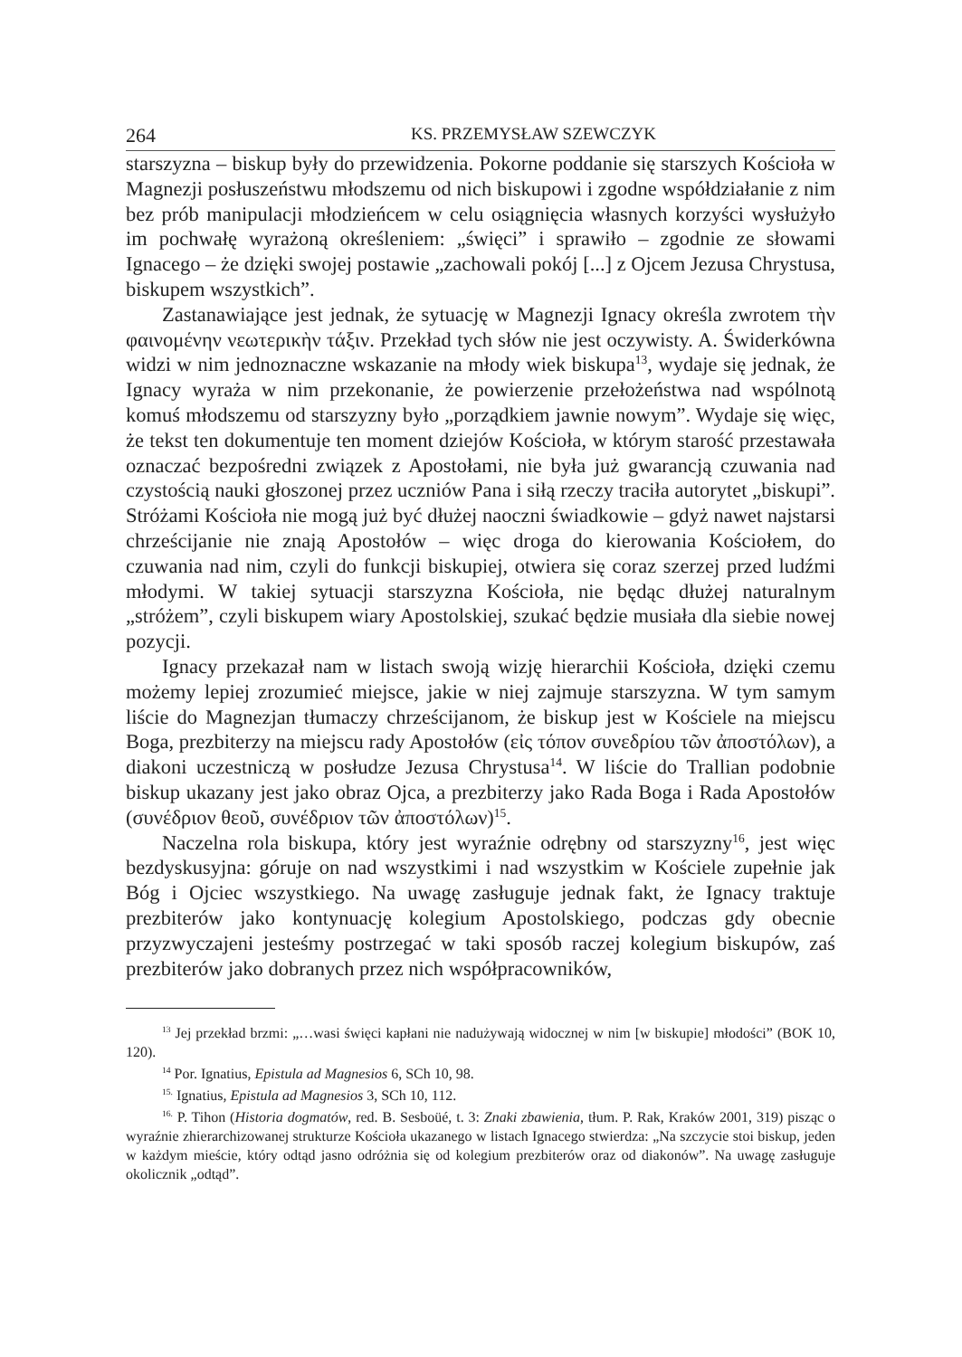264 KS. PRZEMYSŁAW SZEWCZYK
starszyzna – biskup były do przewidzenia. Pokorne poddanie się starszych Kościoła w Magnezji posłuszeństwu młodszemu od nich biskupowi i zgodne współdziałanie z nim bez prób manipulacji młodzieńcem w celu osiągnięcia własnych korzyści wysłużyło im pochwałę wyrażoną określeniem: „święci” i sprawiło – zgodnie ze słowami Ignacego – że dzięki swojej postawie „zachowali pokój [...] z Ojcem Jezusa Chrystusa, biskupem wszystkich”.
Zastanawiające jest jednak, że sytuację w Magnezji Ignacy określa zwrotem τὴν φαινομένην νεωτερικὴν τάξιν. Przekład tych słów nie jest oczywisty. A. Świderkówna widzi w nim jednoznaczne wskazanie na młody wiek biskupa<sup>13</sup>, wydaje się jednak, że Ignacy wyraża w nim przekonanie, że powierzenie przełożeństwa nad wspólnotą komuś młodszemu od starszyzny było „porządkiem jawnie nowym”. Wydaje się więc, że tekst ten dokumentuje ten moment dziejów Kościoła, w którym starość przestawała oznaczać bezpośredni związek z Apostołami, nie była już gwarancją czuwania nad czystością nauki głoszonej przez uczniów Pana i siłą rzeczy traciła autorytet „biskupi”. Stróżami Kościoła nie mogą już być dłużej naoczni świadkowie – gdyż nawet najstarsi chrześcijanie nie znają Apostołów – więc droga do kierowania Kościołem, do czuwania nad nim, czyli do funkcji biskupiej, otwiera się coraz szerzej przed ludźmi młodymi. W takiej sytuacji starszyzna Kościoła, nie będąc dłużej naturalnym „stróżem”, czyli biskupem wiary Apostolskiej, szukać będzie musiała dla siebie nowej pozycji.
Ignacy przekazał nam w listach swoją wizję hierarchii Kościoła, dzięki czemu możemy lepiej zrozumieć miejsce, jakie w niej zajmuje starszyzna. W tym samym liście do Magnezjan tłumaczy chrześcijanom, że biskup jest w Kościele na miejscu Boga, prezbiterzy na miejscu rady Apostołów (εἰς τόπον συνεδρίου τῶν ἀποστόλων), a diakoni uczestniczą w posłudze Jezusa Chrystusa<sup>14</sup>. W liście do Trallian podobnie biskup ukazany jest jako obraz Ojca, a prezbiterzy jako Rada Boga i Rada Apostołów (συνέδριον θεοῦ, συνέδριον τῶν ἀποστόλων)<sup>15</sup>.
Naczelna rola biskupa, który jest wyraźnie odrębny od starszyzny<sup>16</sup>, jest więc bezdyskusyjna: góruje on nad wszystkimi i nad wszystkim w Kościele zupełnie jak Bóg i Ojciec wszystkiego. Na uwagę zasługuje jednak fakt, że Ignacy traktuje prezbiterów jako kontynuację kolegium Apostolskiego, podczas gdy obecnie przyzwyczajeni jesteśmy postrzegać w taki sposób raczej kolegium biskupów, zaś prezbiterów jako dobranych przez nich współpracowników,
<sup>13</sup> Jej przekład brzmi: „…wasi święci kapłani nie nadużywają widocznej w nim [w biskupie] młodości” (BOK 10, 120).
<sup>14</sup> Por. Ignatius, Epistula ad Magnesios 6, SCh 10, 98.
<sup>15.</sup> Ignatius, Epistula ad Magnesios 3, SCh 10, 112.
<sup>16.</sup> P. Tihon (Historia dogmatów, red. B. Sesboüé, t. 3: Znaki zbawienia, tłum. P. Rak, Kraków 2001, 319) pisząc o wyraźnie zhierarchizowanej strukturze Kościoła ukazanego w listach Ignacego stwierdza: „Na szczycie stoi biskup, jeden w każdym mieście, który odtąd jasno odróżnia się od kolegium prezbiterów oraz od diakonów”. Na uwagę zasługuje okolicznik „odtąd”.